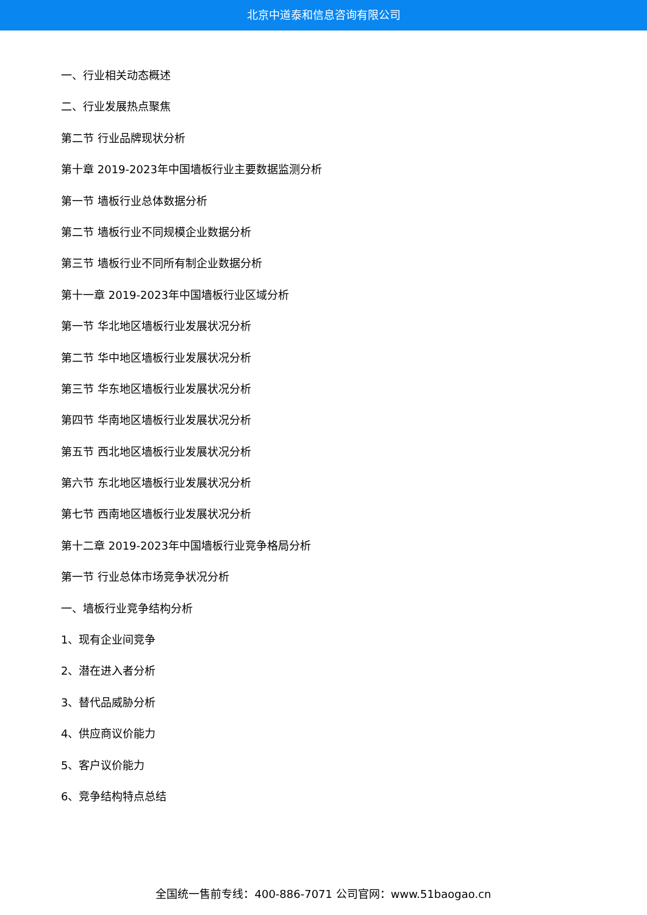北京中道泰和信息咨询有限公司
一、行业相关动态概述
二、行业发展热点聚焦
第二节 行业品牌现状分析
第十章 2019-2023年中国墙板行业主要数据监测分析
第一节 墙板行业总体数据分析
第二节 墙板行业不同规模企业数据分析
第三节 墙板行业不同所有制企业数据分析
第十一章 2019-2023年中国墙板行业区域分析
第一节 华北地区墙板行业发展状况分析
第二节 华中地区墙板行业发展状况分析
第三节 华东地区墙板行业发展状况分析
第四节 华南地区墙板行业发展状况分析
第五节 西北地区墙板行业发展状况分析
第六节 东北地区墙板行业发展状况分析
第七节 西南地区墙板行业发展状况分析
第十二章 2019-2023年中国墙板行业竞争格局分析
第一节 行业总体市场竞争状况分析
一、墙板行业竞争结构分析
1、现有企业间竞争
2、潜在进入者分析
3、替代品威胁分析
4、供应商议价能力
5、客户议价能力
6、竞争结构特点总结
全国统一售前专线：400-886-7071 公司官网：www.51baogao.cn